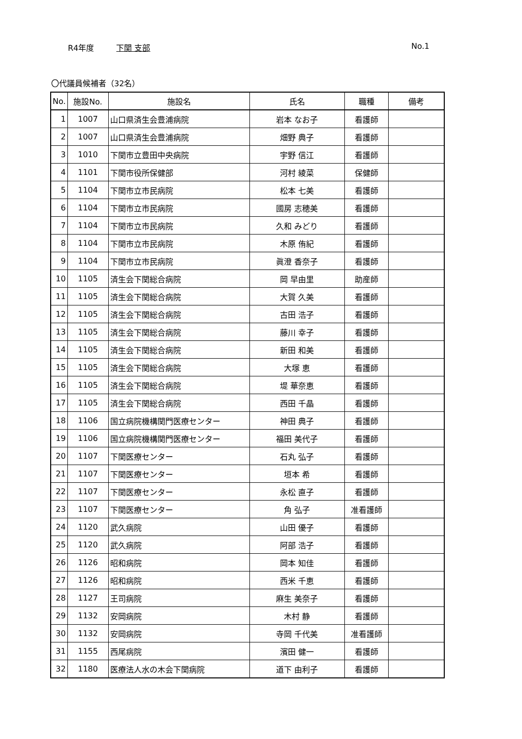R4年度 下関 支部 No.1
〇代議員候補者（32名）
| No. | 施設No. | 施設名 | 氏名 | 職種 | 備考 |
| --- | --- | --- | --- | --- | --- |
| 1 | 1007 | 山口県済生会豊浦病院 | 岩本 なお子 | 看護師 | |
| 2 | 1007 | 山口県済生会豊浦病院 | 畑野 典子 | 看護師 | |
| 3 | 1010 | 下関市立豊田中央病院 | 宇野 信江 | 看護師 | |
| 4 | 1101 | 下関市役所保健部 | 河村 綾菜 | 保健師 | |
| 5 | 1104 | 下関市立市民病院 | 松本 七美 | 看護師 | |
| 6 | 1104 | 下関市立市民病院 | 國房 志穂美 | 看護師 | |
| 7 | 1104 | 下関市立市民病院 | 久和 みどり | 看護師 | |
| 8 | 1104 | 下関市立市民病院 | 木原 侑紀 | 看護師 | |
| 9 | 1104 | 下関市立市民病院 | 眞澄 香奈子 | 看護師 | |
| 10 | 1105 | 済生会下関総合病院 | 岡 早由里 | 助産師 | |
| 11 | 1105 | 済生会下関総合病院 | 大賀 久美 | 看護師 | |
| 12 | 1105 | 済生会下関総合病院 | 古田 浩子 | 看護師 | |
| 13 | 1105 | 済生会下関総合病院 | 藤川 幸子 | 看護師 | |
| 14 | 1105 | 済生会下関総合病院 | 新田 和美 | 看護師 | |
| 15 | 1105 | 済生会下関総合病院 | 大塚 恵 | 看護師 | |
| 16 | 1105 | 済生会下関総合病院 | 堤 華奈恵 | 看護師 | |
| 17 | 1105 | 済生会下関総合病院 | 西田 千晶 | 看護師 | |
| 18 | 1106 | 国立病院機構関門医療センター | 神田 典子 | 看護師 | |
| 19 | 1106 | 国立病院機構関門医療センター | 福田 美代子 | 看護師 | |
| 20 | 1107 | 下関医療センター | 石丸 弘子 | 看護師 | |
| 21 | 1107 | 下関医療センター | 垣本 希 | 看護師 | |
| 22 | 1107 | 下関医療センター | 永松 直子 | 看護師 | |
| 23 | 1107 | 下関医療センター | 角 弘子 | 准看護師 | |
| 24 | 1120 | 武久病院 | 山田 優子 | 看護師 | |
| 25 | 1120 | 武久病院 | 阿部 浩子 | 看護師 | |
| 26 | 1126 | 昭和病院 | 岡本 知佳 | 看護師 | |
| 27 | 1126 | 昭和病院 | 西米 千恵 | 看護師 | |
| 28 | 1127 | 王司病院 | 麻生 美奈子 | 看護師 | |
| 29 | 1132 | 安岡病院 | 木村 静 | 看護師 | |
| 30 | 1132 | 安岡病院 | 寺岡 千代美 | 准看護師 | |
| 31 | 1155 | 西尾病院 | 濱田 健一 | 看護師 | |
| 32 | 1180 | 医療法人水の木会下関病院 | 道下 由利子 | 看護師 | |